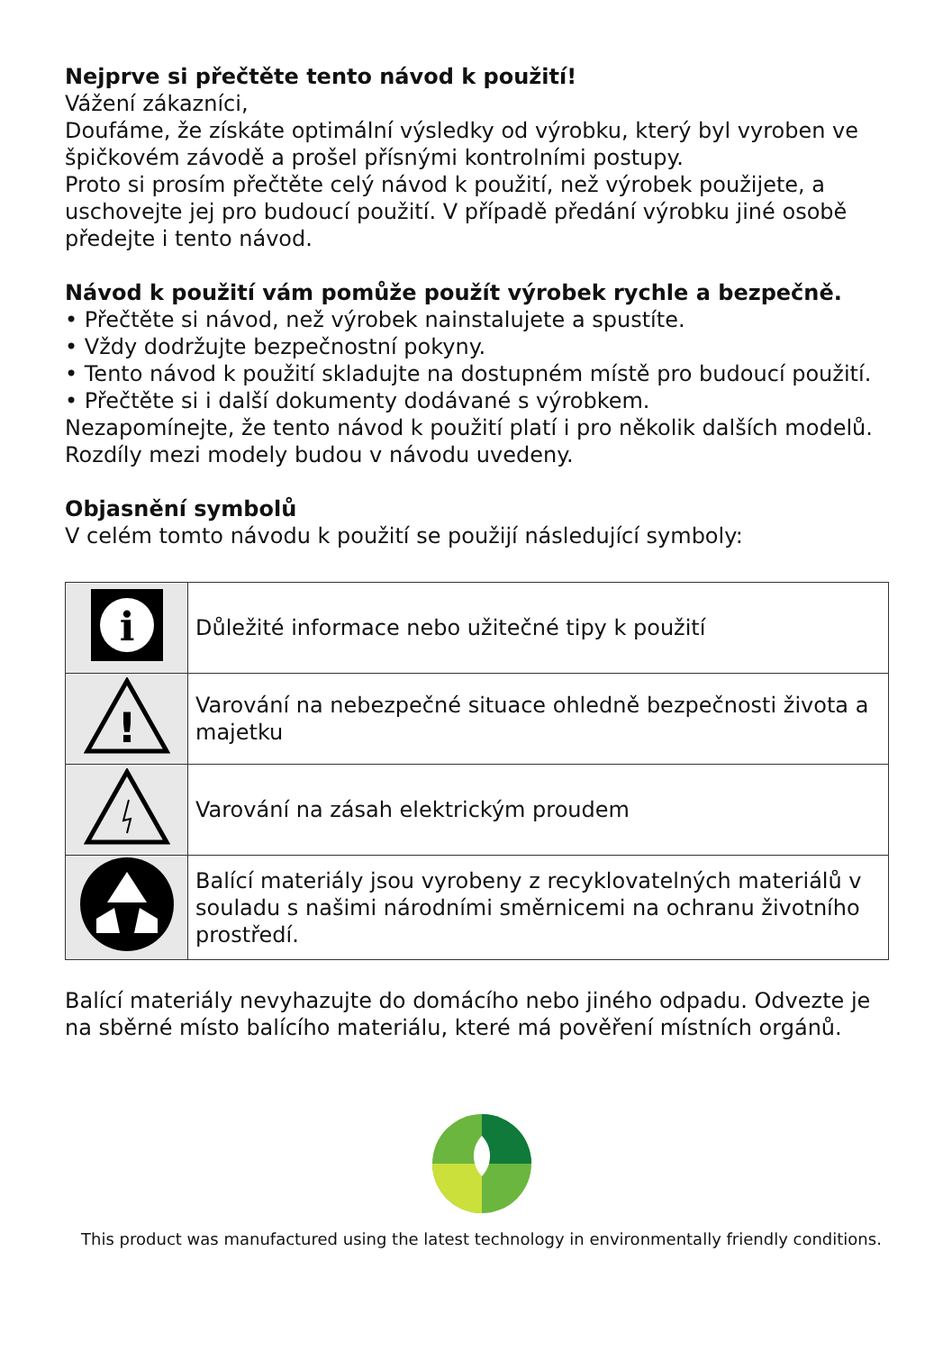Nejprve si přečtěte tento návod k použití!
Vážení zákazníci,
Doufáme, že získáte optimální výsledky od výrobku, který byl vyroben ve špičkovém závodě a prošel přísnými kontrolními postupy.
Proto si prosím přečtěte celý návod k použití, než výrobek použijete, a uschovejte jej pro budoucí použití. V případě předání výrobku jiné osobě předejte i tento návod.
Návod k použití vám pomůže použít výrobek rychle a bezpečně.
• Přečtěte si návod, než výrobek nainstalujete a spustíte.
• Vždy dodržujte bezpečnostní pokyny.
• Tento návod k použití skladujte na dostupném místě pro budoucí použití.
• Přečtěte si i další dokumenty dodávané s výrobkem.
Nezapomínejte, že tento návod k použití platí i pro několik dalších modelů. Rozdíly mezi modely budou v návodu uvedeny.
Objasnění symbolů
V celém tomto návodu k použití se použijí následující symboly:
| i | Důležité informace nebo užitečné tipy k použití |
| ! | Varování na nebezpečné situace ohledně bezpečnosti života a majetku |
| | Varování na zásah elektrickým proudem |
| | Balící materiály jsou vyrobeny z recyklovatelných materiálů v souladu s našimi národními směrnicemi na ochranu životního prostředí. |
Balící materiály nevyhazujte do domácího nebo jiného odpadu. Odvezte je na sběrné místo balícího materiálu, které má pověření místních orgánů.
This product was manufactured using the latest technology in environmentally friendly conditions.